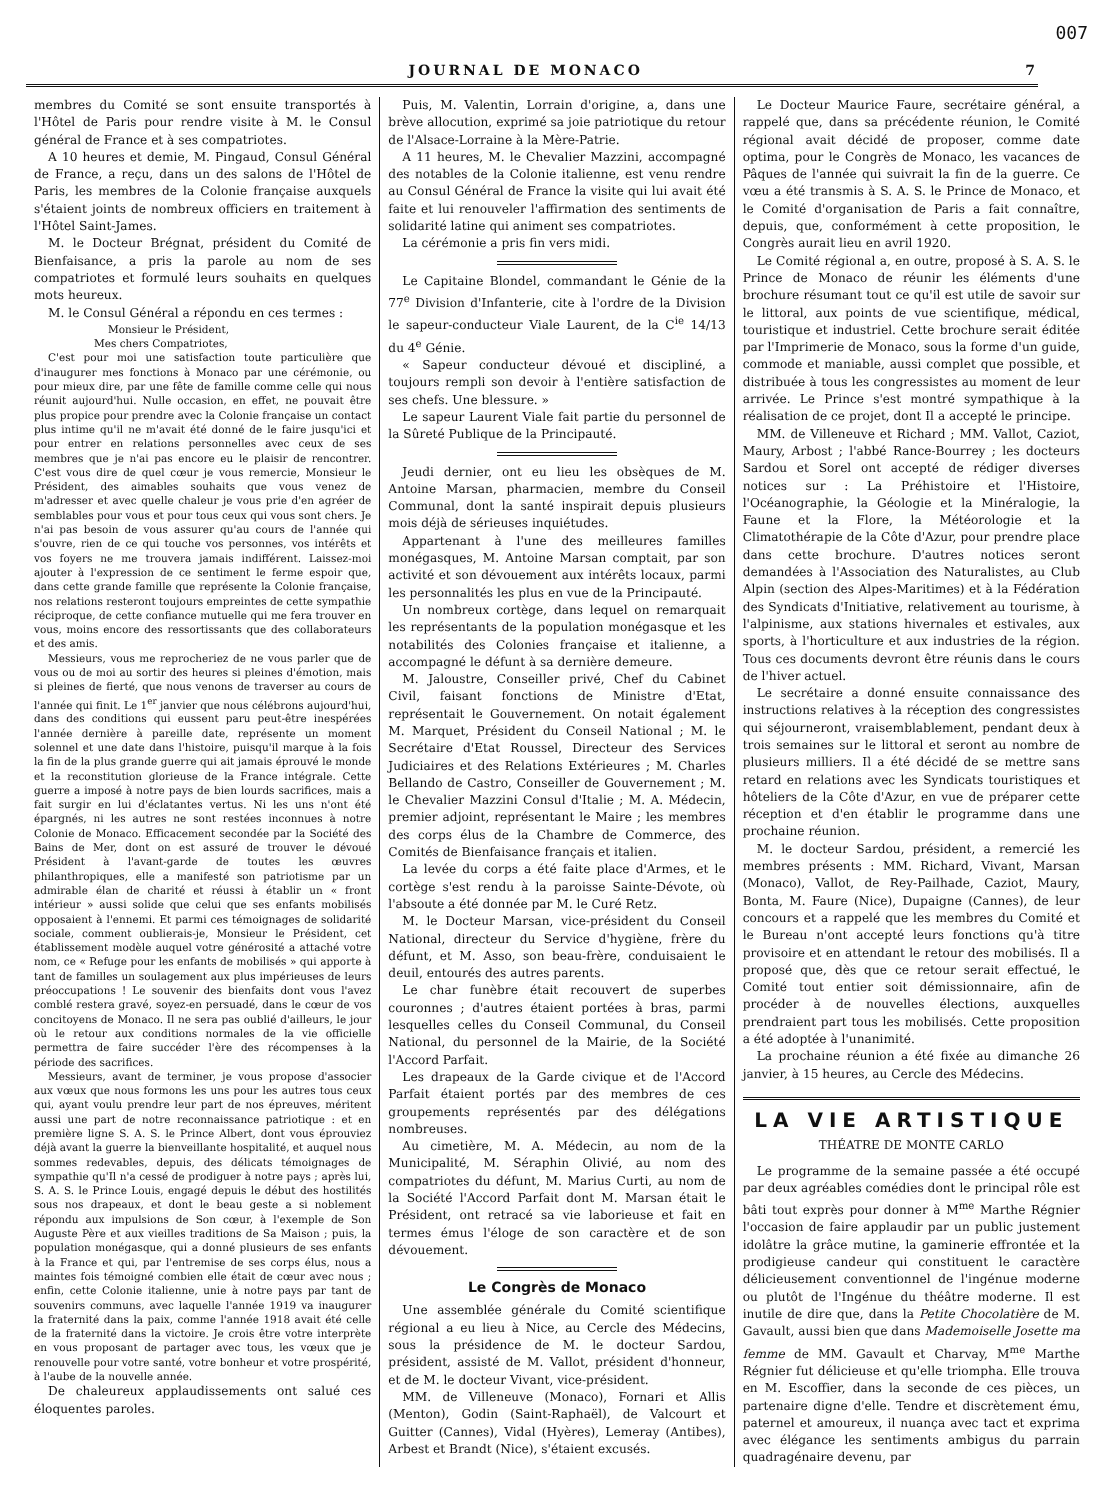007
JOURNAL DE MONACO 7
membres du Comité se sont ensuite transportés à l'Hôtel de Paris pour rendre visite à M. le Consul général de France et à ses compatriotes.
A 10 heures et demie, M. Pingaud, Consul Général de France, a reçu, dans un des salons de l'Hôtel de Paris, les membres de la Colonie française auxquels s'étaient joints de nombreux officiers en traitement à l'Hôtel Saint-James.
M. le Docteur Brégnat, président du Comité de Bienfaisance, a pris la parole au nom de ses compatriotes et formulé leurs souhaits en quelques mots heureux.
M. le Consul Général a répondu en ces termes :
Monsieur le Président,
Mes chers Compatriotes,
C'est pour moi une satisfaction toute particulière que d'inaugurer mes fonctions à Monaco par une cérémonie, ou pour mieux dire, par une fête de famille comme celle qui nous réunit aujourd'hui. Nulle occasion, en effet, ne pouvait être plus propice pour prendre avec la Colonie française un contact plus intime qu'il ne m'avait été donné de le faire jusqu'ici et pour entrer en relations personnelles avec ceux de ses membres que je n'ai pas encore eu le plaisir de rencontrer. C'est vous dire de quel cœur je vous remercie, Monsieur le Président, des aimables souhaits que vous venez de m'adresser et avec quelle chaleur je vous prie d'en agréer de semblables pour vous et pour tous ceux qui vous sont chers. Je n'ai pas besoin de vous assurer qu'au cours de l'année qui s'ouvre, rien de ce qui touche vos personnes, vos intérêts et vos foyers ne me trouvera jamais indifférent. Laissez-moi ajouter à l'expression de ce sentiment le ferme espoir que, dans cette grande famille que représente la Colonie française, nos relations resteront toujours empreintes de cette sympathie réciproque, de cette confiance mutuelle qui me fera trouver en vous, moins encore des ressortissants que des collaborateurs et des amis.
Messieurs, vous me reprocheriez de ne vous parler que de vous ou de moi au sortir des heures si pleines d'émotion, mais si pleines de fierté, que nous venons de traverser au cours de l'année qui finit. Le 1<sup>er</sup> janvier que nous célébrons aujourd'hui, dans des conditions qui eussent paru peut-être inespérées l'année dernière à pareille date, représente un moment solennel et une date dans l'histoire, puisqu'il marque à la fois la fin de la plus grande guerre qui ait jamais éprouvé le monde et la reconstitution glorieuse de la France intégrale. Cette guerre a imposé à notre pays de bien lourds sacrifices, mais a fait surgir en lui d'éclatantes vertus. Ni les uns n'ont été épargnés, ni les autres ne sont restées inconnues à notre Colonie de Monaco. Efficacement secondée par la Société des Bains de Mer, dont on est assuré de trouver le dévoué Président à l'avant-garde de toutes les œuvres philanthropiques, elle a manifesté son patriotisme par un admirable élan de charité et réussi à établir un « front intérieur » aussi solide que celui que ses enfants mobilisés opposaient à l'ennemi. Et parmi ces témoignages de solidarité sociale, comment oublierais-je, Monsieur le Président, cet établissement modèle auquel votre générosité a attaché votre nom, ce « Refuge pour les enfants de mobilisés » qui apporte à tant de familles un soulagement aux plus impérieuses de leurs préoccupations ! Le souvenir des bienfaits dont vous l'avez comblé restera gravé, soyez-en persuadé, dans le cœur de vos concitoyens de Monaco. Il ne sera pas oublié d'ailleurs, le jour où le retour aux conditions normales de la vie officielle permettra de faire succéder l'ère des récompenses à la période des sacrifices.
Messieurs, avant de terminer, je vous propose d'associer aux vœux que nous formons les uns pour les autres tous ceux qui, ayant voulu prendre leur part de nos épreuves, méritent aussi une part de notre reconnaissance patriotique : et en première ligne S. A. S. le Prince Albert, dont vous éprouviez déjà avant la guerre la bienveillante hospitalité, et auquel nous sommes redevables, depuis, des délicats témoignages de sympathie qu'Il n'a cessé de prodiguer à notre pays ; après lui, S. A. S. le Prince Louis, engagé depuis le début des hostilités sous nos drapeaux, et dont le beau geste a si noblement répondu aux impulsions de Son cœur, à l'exemple de Son Auguste Père et aux vieilles traditions de Sa Maison ; puis, la population monégasque, qui a donné plusieurs de ses enfants à la France et qui, par l'entremise de ses corps élus, nous a maintes fois témoigné combien elle était de cœur avec nous ; enfin, cette Colonie italienne, unie à notre pays par tant de souvenirs communs, avec laquelle l'année 1919 va inaugurer la fraternité dans la paix, comme l'année 1918 avait été celle de la fraternité dans la victoire. Je crois être votre interprète en vous proposant de partager avec tous, les vœux que je renouvelle pour votre santé, votre bonheur et votre prospérité, à l'aube de la nouvelle année.
De chaleureux applaudissements ont salué ces éloquentes paroles.
Puis, M. Valentin, Lorrain d'origine, a, dans une brève allocution, exprimé sa joie patriotique du retour de l'Alsace-Lorraine à la Mère-Patrie.
A 11 heures, M. le Chevalier Mazzini, accompagné des notables de la Colonie italienne, est venu rendre au Consul Général de France la visite qui lui avait été faite et lui renouveler l'affirmation des sentiments de solidarité latine qui animent ses compatriotes.
La cérémonie a pris fin vers midi.
Le Capitaine Blondel, commandant le Génie de la 77<sup>e</sup> Division d'Infanterie, cite à l'ordre de la Division le sapeur-conducteur Viale Laurent, de la C<sup>ie</sup> 14/13 du 4<sup>e</sup> Génie.
« Sapeur conducteur dévoué et discipliné, a toujours rempli son devoir à l'entière satisfaction de ses chefs. Une blessure. »
Le sapeur Laurent Viale fait partie du personnel de la Sûreté Publique de la Principauté.
Jeudi dernier, ont eu lieu les obsèques de M. Antoine Marsan, pharmacien, membre du Conseil Communal, dont la santé inspirait depuis plusieurs mois déjà de sérieuses inquiétudes.
Appartenant à l'une des meilleures familles monégasques, M. Antoine Marsan comptait, par son activité et son dévouement aux intérêts locaux, parmi les personnalités les plus en vue de la Principauté.
Un nombreux cortège, dans lequel on remarquait les représentants de la population monégasque et les notabilités des Colonies française et italienne, a accompagné le défunt à sa dernière demeure.
M. Jaloustre, Conseiller privé, Chef du Cabinet Civil, faisant fonctions de Ministre d'Etat, représentait le Gouvernement. On notait également M. Marquet, Président du Conseil National ; M. le Secrétaire d'Etat Roussel, Directeur des Services Judiciaires et des Relations Extérieures ; M. Charles Bellando de Castro, Conseiller de Gouvernement ; M. le Chevalier Mazzini Consul d'Italie ; M. A. Médecin, premier adjoint, représentant le Maire ; les membres des corps élus de la Chambre de Commerce, des Comités de Bienfaisance français et italien.
La levée du corps a été faite place d'Armes, et le cortège s'est rendu à la paroisse Sainte-Dévote, où l'absoute a été donnée par M. le Curé Retz.
M. le Docteur Marsan, vice-président du Conseil National, directeur du Service d'hygiène, frère du défunt, et M. Asso, son beau-frère, conduisaient le deuil, entourés des autres parents.
Le char funèbre était recouvert de superbes couronnes ; d'autres étaient portées à bras, parmi lesquelles celles du Conseil Communal, du Conseil National, du personnel de la Mairie, de la Société l'Accord Parfait.
Les drapeaux de la Garde civique et de l'Accord Parfait étaient portés par des membres de ces groupements représentés par des délégations nombreuses.
Au cimetière, M. A. Médecin, au nom de la Municipalité, M. Séraphin Olivié, au nom des compatriotes du défunt, M. Marius Curti, au nom de la Société l'Accord Parfait dont M. Marsan était le Président, ont retracé sa vie laborieuse et fait en termes émus l'éloge de son caractère et de son dévouement.
Le Congrès de Monaco
Une assemblée générale du Comité scientifique régional a eu lieu à Nice, au Cercle des Médecins, sous la présidence de M. le docteur Sardou, président, assisté de M. Vallot, président d'honneur, et de M. le docteur Vivant, vice-président.
MM. de Villeneuve (Monaco), Fornari et Allis (Menton), Godin (Saint-Raphaël), de Valcourt et Guitter (Cannes), Vidal (Hyères), Lemeray (Antibes), Arbest et Brandt (Nice), s'étaient excusés.
Le Docteur Maurice Faure, secrétaire général, a rappelé que, dans sa précédente réunion, le Comité régional avait décidé de proposer, comme date optima, pour le Congrès de Monaco, les vacances de Pâques de l'année qui suivrait la fin de la guerre. Ce vœu a été transmis à S. A. S. le Prince de Monaco, et le Comité d'organisation de Paris a fait connaître, depuis, que, conformément à cette proposition, le Congrès aurait lieu en avril 1920.
Le Comité régional a, en outre, proposé à S. A. S. le Prince de Monaco de réunir les éléments d'une brochure résumant tout ce qu'il est utile de savoir sur le littoral, aux points de vue scientifique, médical, touristique et industriel. Cette brochure serait éditée par l'Imprimerie de Monaco, sous la forme d'un guide, commode et maniable, aussi complet que possible, et distribuée à tous les congressistes au moment de leur arrivée. Le Prince s'est montré sympathique à la réalisation de ce projet, dont Il a accepté le principe.
MM. de Villeneuve et Richard ; MM. Vallot, Caziot, Maury, Arbost ; l'abbé Rance-Bourrey ; les docteurs Sardou et Sorel ont accepté de rédiger diverses notices sur : La Préhistoire et l'Histoire, l'Océanographie, la Géologie et la Minéralogie, la Faune et la Flore, la Météorologie et la Climatothérapie de la Côte d'Azur, pour prendre place dans cette brochure. D'autres notices seront demandées à l'Association des Naturalistes, au Club Alpin (section des Alpes-Maritimes) et à la Fédération des Syndicats d'Initiative, relativement au tourisme, à l'alpinisme, aux stations hivernales et estivales, aux sports, à l'horticulture et aux industries de la région. Tous ces documents devront être réunis dans le cours de l'hiver actuel.
Le secrétaire a donné ensuite connaissance des instructions relatives à la réception des congressistes qui séjourneront, vraisemblablement, pendant deux à trois semaines sur le littoral et seront au nombre de plusieurs milliers. Il a été décidé de se mettre sans retard en relations avec les Syndicats touristiques et hôteliers de la Côte d'Azur, en vue de préparer cette réception et d'en établir le programme dans une prochaine réunion.
M. le docteur Sardou, président, a remercié les membres présents : MM. Richard, Vivant, Marsan (Monaco), Vallot, de Rey-Pailhade, Caziot, Maury, Bonta, M. Faure (Nice), Dupaigne (Cannes), de leur concours et a rappelé que les membres du Comité et le Bureau n'ont accepté leurs fonctions qu'à titre provisoire et en attendant le retour des mobilisés. Il a proposé que, dès que ce retour serait effectué, le Comité tout entier soit démissionnaire, afin de procéder à de nouvelles élections, auxquelles prendraient part tous les mobilisés. Cette proposition a été adoptée à l'unanimité.
La prochaine réunion a été fixée au dimanche 26 janvier, à 15 heures, au Cercle des Médecins.
LA VIE ARTISTIQUE
THÉATRE DE MONTE CARLO
Le programme de la semaine passée a été occupé par deux agréables comédies dont le principal rôle est bâti tout exprès pour donner à M<sup>me</sup> Marthe Régnier l'occasion de faire applaudir par un public justement idolâtre la grâce mutine, la gaminerie effrontée et la prodigieuse candeur qui constituent le caractère délicieusement conventionnel de l'ingénue moderne ou plutôt de l'Ingénue du théâtre moderne. Il est inutile de dire que, dans la Petite Chocolatière de M. Gavault, aussi bien que dans Mademoiselle Josette ma femme de MM. Gavault et Charvay, M<sup>me</sup> Marthe Régnier fut délicieuse et qu'elle triompha. Elle trouva en M. Escoffier, dans la seconde de ces pièces, un partenaire digne d'elle. Tendre et discrètement ému, paternel et amoureux, il nuança avec tact et exprima avec élégance les sentiments ambigus du parrain quadragénaire devenu, par